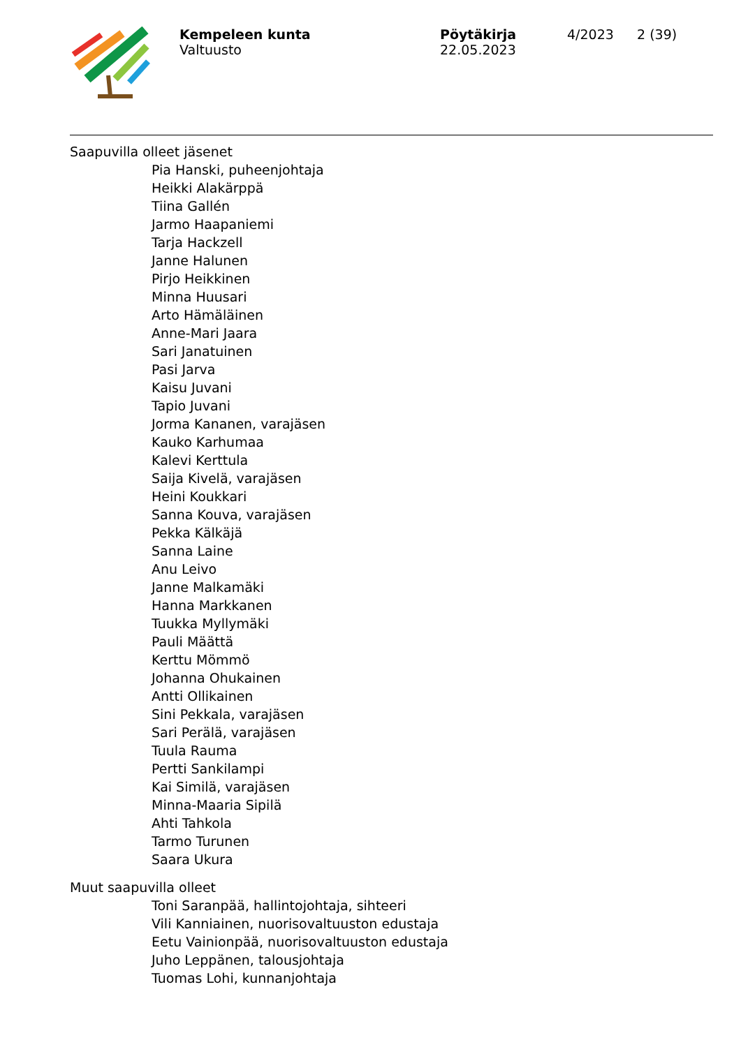Kempeleen kunta
Valtuusto
Pöytäkirja
22.05.2023
4/2023 2 (39)
Saapuvilla olleet jäsenet
Pia Hanski, puheenjohtaja
Heikki Alakärppä
Tiina Gallén
Jarmo Haapaniemi
Tarja Hackzell
Janne Halunen
Pirjo Heikkinen
Minna Huusari
Arto Hämäläinen
Anne-Mari Jaara
Sari Janatuinen
Pasi Jarva
Kaisu Juvani
Tapio Juvani
Jorma Kananen, varajäsen
Kauko Karhumaa
Kalevi Kerttula
Saija Kivelä, varajäsen
Heini Koukkari
Sanna Kouva, varajäsen
Pekka Kälkäjä
Sanna Laine
Anu Leivo
Janne Malkamäki
Hanna Markkanen
Tuukka Myllymäki
Pauli Määttä
Kerttu Mömmö
Johanna Ohukainen
Antti Ollikainen
Sini Pekkala, varajäsen
Sari Perälä, varajäsen
Tuula Rauma
Pertti Sankilampi
Kai Similä, varajäsen
Minna-Maaria Sipilä
Ahti Tahkola
Tarmo Turunen
Saara Ukura
Muut saapuvilla olleet
Toni Saranpää, hallintojohtaja, sihteeri
Vili Kanniainen, nuorisovaltuuston edustaja
Eetu Vainionpää, nuorisovaltuuston edustaja
Juho Leppänen, talousjohtaja
Tuomas Lohi, kunnanjohtaja